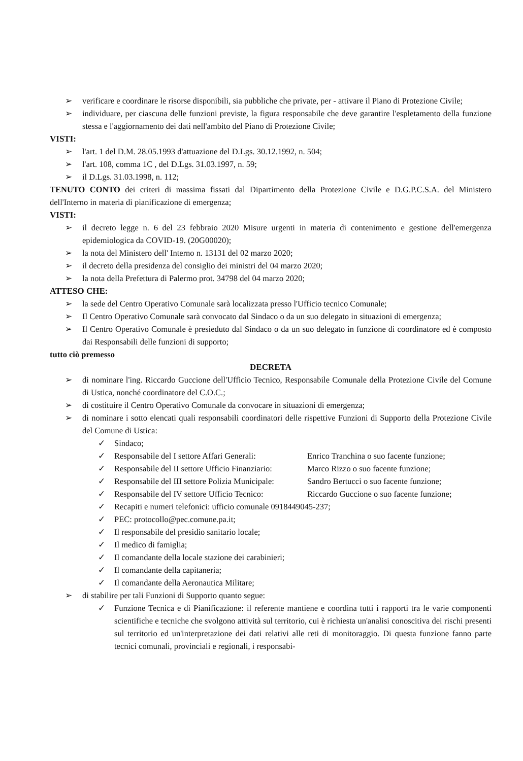➢ verificare e coordinare le risorse disponibili, sia pubbliche che private, per - attivare il Piano di Protezione Civile;
➢ individuare, per ciascuna delle funzioni previste, la figura responsabile che deve garantire l'espletamento della funzione stessa e l'aggiornamento dei dati nell'ambito del Piano di Protezione Civile;
VISTI:
➢ l'art. 1 del D.M. 28.05.1993 d'attuazione del D.Lgs. 30.12.1992, n. 504;
➢ l'art. 108, comma 1C , del D.Lgs. 31.03.1997, n. 59;
➢ il D.Lgs. 31.03.1998, n. 112;
TENUTO CONTO dei criteri di massima fissati dal Dipartimento della Protezione Civile e D.G.P.C.S.A. del Ministero dell'Interno in materia di pianificazione di emergenza;
VISTI:
➢ il decreto legge n. 6 del 23 febbraio 2020 Misure urgenti in materia di contenimento e gestione dell'emergenza epidemiologica da COVID-19. (20G00020);
➢ la nota del Ministero dell' Interno n. 13131 del 02 marzo 2020;
➢ il decreto della presidenza del consiglio dei ministri del 04 marzo 2020;
➢ la nota della Prefettura di Palermo prot. 34798 del 04 marzo 2020;
ATTESO CHE:
➢ la sede del Centro Operativo Comunale sarà localizzata presso l'Ufficio tecnico Comunale;
➢ Il Centro Operativo Comunale sarà convocato dal Sindaco o da un suo delegato in situazioni di emergenza;
➢ Il Centro Operativo Comunale è presieduto dal Sindaco o da un suo delegato in funzione di coordinatore ed è composto dai Responsabili delle funzioni di supporto;
tutto ciò premesso
DECRETA
➢ di nominare l'ing. Riccardo Guccione dell'Ufficio Tecnico, Responsabile Comunale della Protezione Civile del Comune di Ustica, nonché coordinatore del C.O.C.;
➢ di costituire il Centro Operativo Comunale da convocare in situazioni di emergenza;
➢ di nominare i sotto elencati quali responsabili coordinatori delle rispettive Funzioni di Supporto della Protezione Civile del Comune di Ustica:
✓ Sindaco;
✓ Responsabile del I settore Affari Generali: Enrico Tranchina o suo facente funzione;
✓ Responsabile del II settore Ufficio Finanziario: Marco Rizzo o suo facente funzione;
✓ Responsabile del III settore Polizia Municipale: Sandro Bertucci o suo facente funzione;
✓ Responsabile del IV settore Ufficio Tecnico: Riccardo Guccione o suo facente funzione;
✓ Recapiti e numeri telefonici: ufficio comunale 0918449045-237;
✓ PEC: protocollo@pec.comune.pa.it;
✓ Il responsabile del presidio sanitario locale;
✓ Il medico di famiglia;
✓ Il comandante della locale stazione dei carabinieri;
✓ Il comandante della capitaneria;
✓ Il comandante della Aeronautica Militare;
➢ di stabilire per tali Funzioni di Supporto quanto segue:
✓ Funzione Tecnica e di Pianificazione: il referente mantiene e coordina tutti i rapporti tra le varie componenti scientifiche e tecniche che svolgono attività sul territorio, cui è richiesta un'analisi conoscitiva dei rischi presenti sul territorio ed un'interpretazione dei dati relativi alle reti di monitoraggio. Di questa funzione fanno parte tecnici comunali, provinciali e regionali, i responsabi-